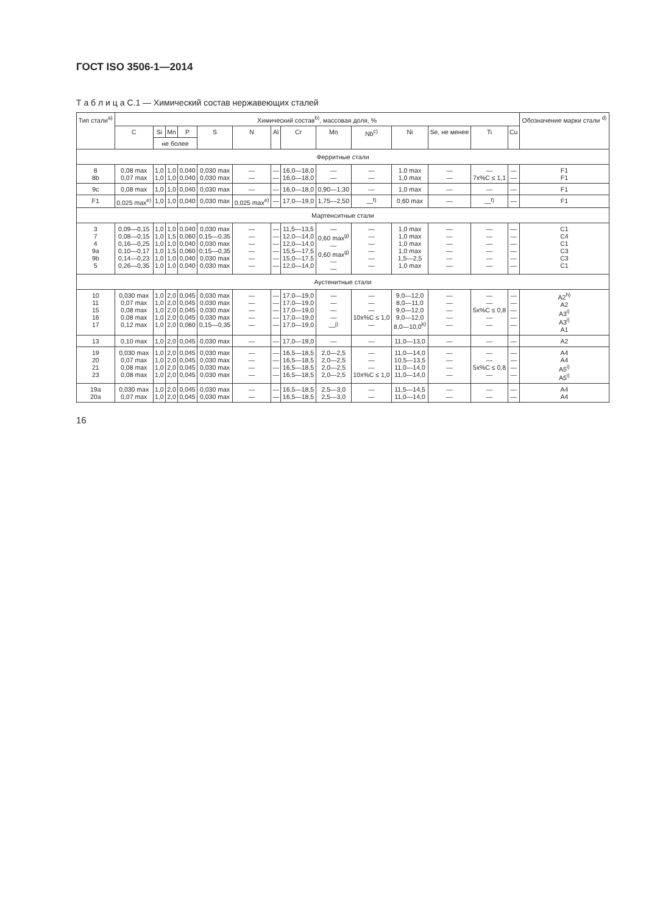ГОСТ ISO 3506-1—2014
Т а б л и ц а С.1 — Химический состав нержавеющих сталей
| Тип стали<sup>a)</sup> | Химический состав<sup>b)</sup>, массовая доля, % | | | | | | | | | | | | | | Обо­значение марки стали <sup>d)</sup> |
| --- | --- | --- | --- | --- | --- | --- | --- | --- | --- | --- | --- | --- | --- | --- | --- |
| | C | Si | Mn | P | S | N | Al | Cr | Mo | Nb<sup>c)</sup> | Ni | Se, не менее | Ti | Cu | |
| | | не более | | | | | | | | | | | | | |
| Ферритные стали | | | | | | | | | | | | | | | |
| 8 8b | 0,08 max 0,07 max | 1,0 1,0 | 1,0 1,0 | 0,040 0,040 | 0,030 max 0,030 max | — — | — — | 16,0—18,0 16,0—18,0 | — — | — — | 1,0 max 1,0 max | — — | — 7x%C ≤ 1,1 | — — | F1 F1 |
| 9c | 0,08 max | 1,0 | 1,0 | 0,040 | 0,030 max | — | — | 16,0—18,0 | 0,90—1,30 | — | 1,0 max | — | — | — | F1 |
| F1 | 0,025 max<sup>e)</sup> | 1,0 | 1,0 | 0,040 | 0,030 max | 0,025 max<sup>e)</sup> | — | 17,0—19,0 | 1,75—2,50 | —<sup>f)</sup> | 0,60 max | — | —<sup>f)</sup> | — | F1 |
| Мартенситные стали | | | | | | | | | | | | | | | |
| 3 7 4 9a 9b 5 | 0,09—0,15 0,08—0,15 0,16—0,25 0,10—0,17 0,14—0,23 0,26—0,35 | 1,0 1,0 1,0 1,0 1,0 1,0 | 1,0 1,5 1,0 1,5 1,0 1,0 | 0,040 0,060 0,040 0,060 0,040 0,040 | 0,030 max 0,15—0,35 0,030 max 0,15—0,35 0,030 max 0,030 max | — — — — — — | — — — — — — | 11,5—13,5 12,0—14,0 12,0—14,0 15,5—17,5 15,0—17,5 12,0—14,0 | — 0,60 max<sup>g)</sup> — 0,60 max<sup>g)</sup> — — | — — — — — — | 1,0 max 1,0 max 1,0 max 1,0 max 1,5—2,5 1,0 max | — — — — — — | — — — — — — | — — — — — — | C1 C4 C1 C3 C3 C1 |
| Аустенитные стали | | | | | | | | | | | | | | | |
| 10 11 15 16 17 | 0,030 max 0,07 max 0,08 max 0,08 max 0,12 max | 1,0 1,0 1,0 1,0 1,0 | 2,0 2,0 2,0 2,0 2,0 | 0,045 0,045 0,045 0,045 0,060 | 0,030 max 0,030 max 0,030 max 0,030 max 0,15—0,35 | — — — — — | — — — — — | 17,0—19,0 17,0—19,0 17,0—19,0 17,0—19,0 17,0—19,0 | — — — — —<sup>j)</sup> | — — — 10x%C ≤ 1,0 — | 9,0—12,0 8,0—11,0 9,0—12,0 9,0—12,0 8,0—10,0<sup>k)</sup> | — — — — — | — — 5x%C ≤ 0,8 — — | — — — — — | A2<sup>h)</sup> A2 A3<sup>i)</sup> A3<sup>i)</sup> A1 |
| 13 | 0,10 max | 1,0 | 2,0 | 0,045 | 0,030 max | — | — | 17,0—19,0 | — | — | 11,0—13,0 | — | — | — | A2 |
| 19 20 21 23 | 0,030 max 0,07 max 0,08 max 0,08 max | 1,0 1,0 1,0 1,0 | 2,0 2,0 2,0 2,0 | 0,045 0,045 0,045 0,045 | 0,030 max 0,030 max 0,030 max 0,030 max | — — — — | — — — — | 16,5—18,5 16,5—18,5 16,5—18,5 16,5—18,5 | 2,0—2,5 2,0—2,5 2,0—2,5 2,0—2,5 | — — — 10x%C ≤ 1,0 | 11,0—14,0 10,5—13,5 11,0—14,0 11,0—14,0 | — — — — | — — 5x%C ≤ 0,8 — | — — — — | A4 A4 A5<sup>i)</sup> A5<sup>i)</sup> |
| 19a 20a | 0,030 max 0,07 max | 1,0 1,0 | 2,0 2,0 | 0,045 0,045 | 0,030 max 0,030 max | — — | — — | 16,5—18,5 16,5—18,5 | 2,5—3,0 2,5—3,0 | — — | 11,5—14,5 11,0—14,0 | — — | — — | — — | A4 A4 |
16